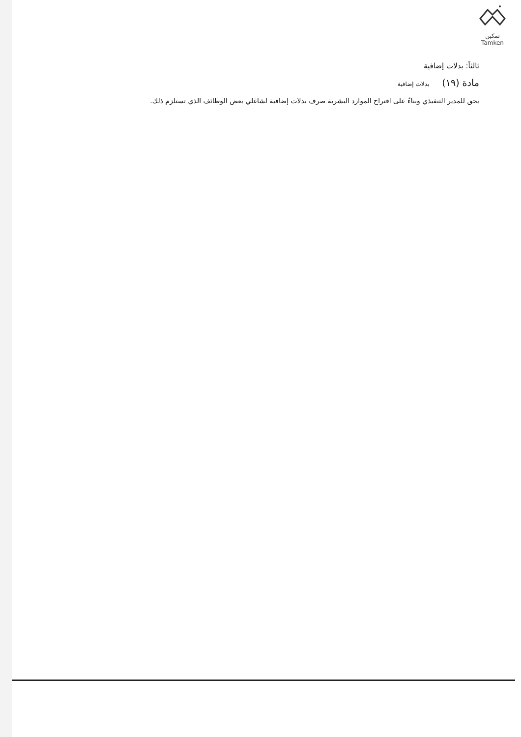تمكين
Tamken
ثالثاً: بدلات إضافية
مادة (١٩) بدلات إضافية
يحق للمدير التنفيذي وبناءً على اقتراح الموارد البشرية صرف بدلات إضافية لشاغلي بعض الوظائف الذي تستلزم ذلك.